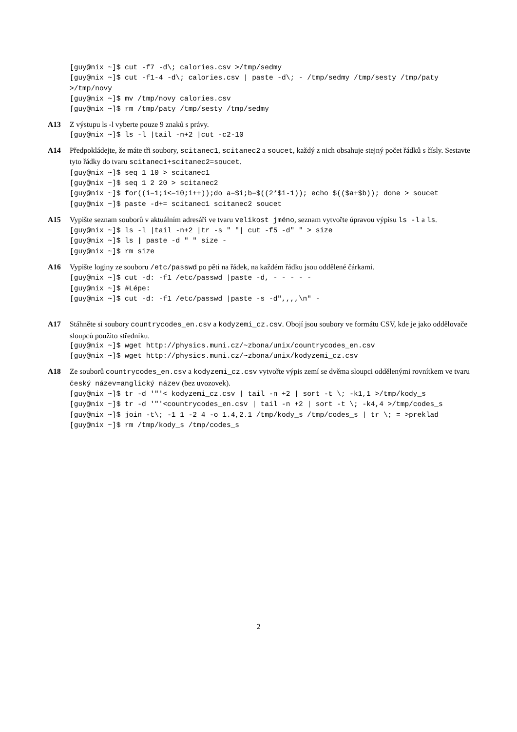[guy@nix ~]$ cut -f7 -d\; calories.csv >/tmp/sedmy [guy@nix ~]$ cut -f1-4 -d\; calories.csv | paste -d\; - /tmp/sedmy /tmp/sesty /tmp/paty >/tmp/novy [guy@nix ~]$ mv /tmp/novy calories.csv [guy@nix ~]$ rm /tmp/paty /tmp/sesty /tmp/sedmy
A13 Z výstupu ls -l vyberte pouze 9 znaků s právy.
[guy@nix ~]$ ls -l |tail -n+2 |cut -c2-10
A14 Předpokládejte, že máte tři soubory, scitanec1, scitanec2 a soucet, každý z nich obsahuje stejný počet řádků s čísly. Sestavte tyto řádky do tvaru scitanec1+scitanec2=soucet.
[guy@nix ~]$ seq 1 10 > scitanec1 [guy@nix ~]$ seq 1 2 20 > scitanec2 [guy@nix ~]$ for((i=1;i<=10;i++));do a=$i;b=$((2*$i-1)); echo $(($a+$b)); done > soucet [guy@nix ~]$ paste -d+= scitanec1 scitanec2 soucet
A15 Vypište seznam souborů v aktuálním adresáři ve tvaru velikost jméno, seznam vytvořte úpravou výpisu ls -l a ls.
[guy@nix ~]$ ls -l |tail -n+2 |tr -s " "| cut -f5 -d" " > size [guy@nix ~]$ ls | paste -d " " size - [guy@nix ~]$ rm size
A16 Vypište loginy ze souboru /etc/passwd po pěti na řádek, na každém řádku jsou oddělené čárkami.
[guy@nix ~]$ cut -d: -f1 /etc/passwd |paste -d, - - - - - [guy@nix ~]$ #Lépe: [guy@nix ~]$ cut -d: -f1 /etc/passwd |paste -s -d",,,,\n" -
A17 Stáhněte si soubory countrycodes_en.csv a kodyzemi_cz.csv. Obojí jsou soubory ve formátu CSV, kde je jako oddělovače sloupců použito středníku.
[guy@nix ~]$ wget http://physics.muni.cz/~zbona/unix/countrycodes_en.csv [guy@nix ~]$ wget http://physics.muni.cz/~zbona/unix/kodyzemi_cz.csv
A18 Ze souborů countrycodes_en.csv a kodyzemi_cz.csv vytvořte výpis zemí se dvěma sloupci oddělenými rovnítkem ve tvaru český název=anglický název (bez uvozovek).
[guy@nix ~]$ tr -d '"'< kodyzemi_cz.csv | tail -n +2 | sort -t \; -k1,1 >/tmp/kody_s [guy@nix ~]$ tr -d '"'<countrycodes_en.csv | tail -n +2 | sort -t \; -k4,4 >/tmp/codes_s [guy@nix ~]$ join -t\; -1 1 -2 4 -o 1.4,2.1 /tmp/kody_s /tmp/codes_s | tr \; = >preklad [guy@nix ~]$ rm /tmp/kody_s /tmp/codes_s
2